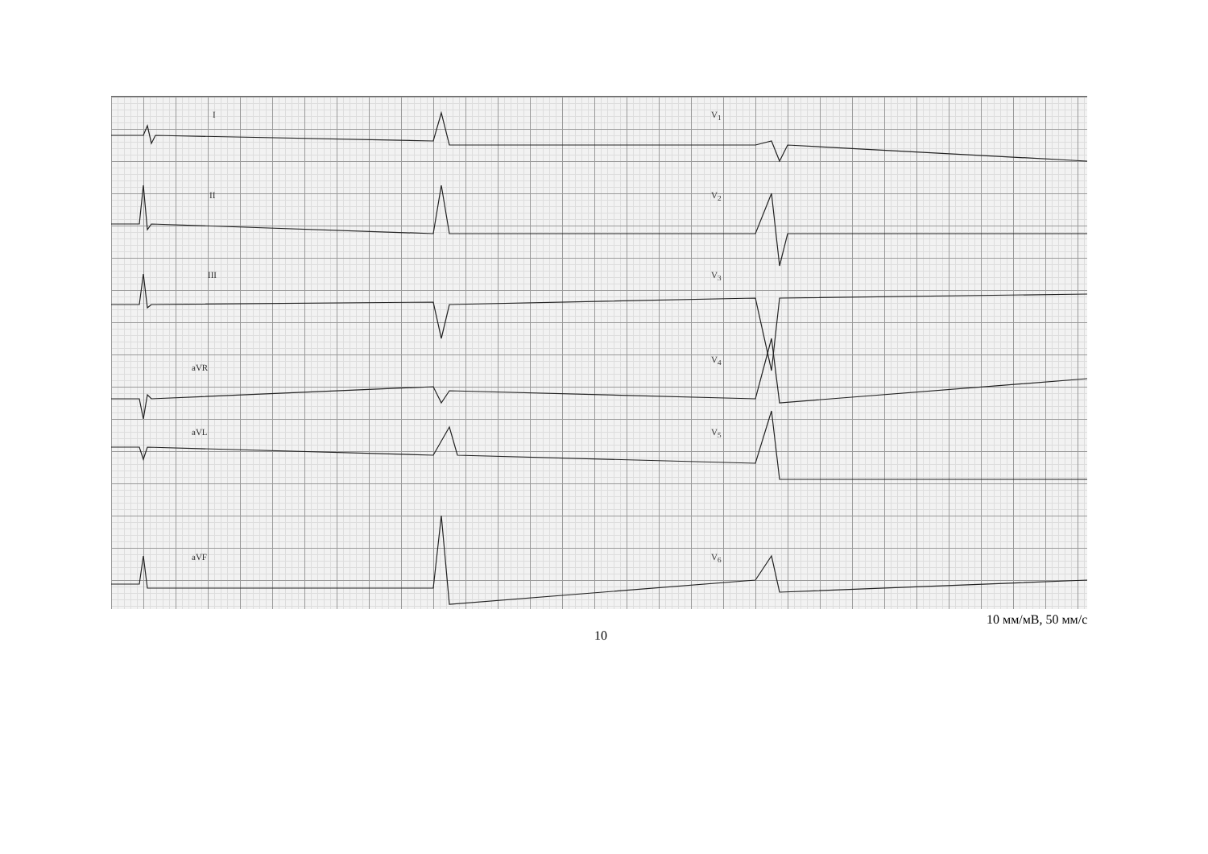I
II
III
aVR
aVL
aVF
V<sub>1</sub>
V<sub>2</sub>
V<sub>3</sub>
V<sub>4</sub>
V<sub>5</sub>
V<sub>6</sub>
10 мм/мВ, 50 мм/с
10